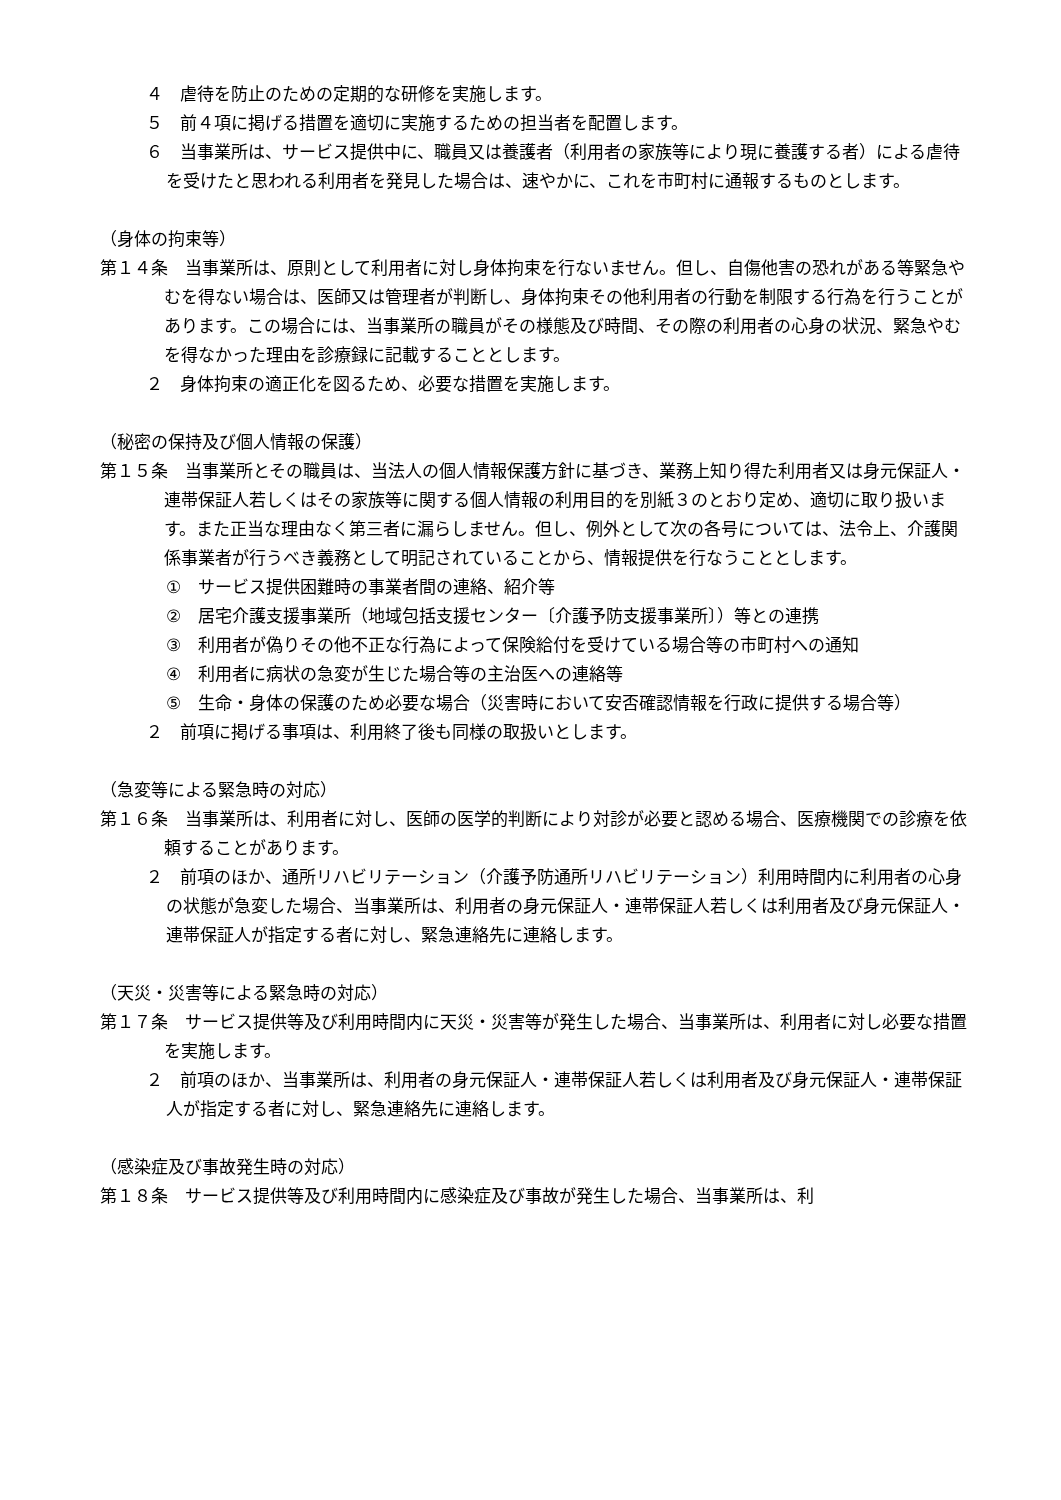４　虐待を防止のための定期的な研修を実施します。
５　前４項に掲げる措置を適切に実施するための担当者を配置します。
６　当事業所は、サービス提供中に、職員又は養護者（利用者の家族等により現に養護する者）による虐待を受けたと思われる利用者を発見した場合は、速やかに、これを市町村に通報するものとします。
（身体の拘束等）
第１４条　当事業所は、原則として利用者に対し身体拘束を行ないません。但し、自傷他害の恐れがある等緊急やむを得ない場合は、医師又は管理者が判断し、身体拘束その他利用者の行動を制限する行為を行うことがあります。この場合には、当事業所の職員がその様態及び時間、その際の利用者の心身の状況、緊急やむを得なかった理由を診療録に記載することとします。
２　身体拘束の適正化を図るため、必要な措置を実施します。
（秘密の保持及び個人情報の保護）
第１５条　当事業所とその職員は、当法人の個人情報保護方針に基づき、業務上知り得た利用者又は身元保証人・連帯保証人若しくはその家族等に関する個人情報の利用目的を別紙３のとおり定め、適切に取り扱います。また正当な理由なく第三者に漏らしません。但し、例外として次の各号については、法令上、介護関係事業者が行うべき義務として明記されていることから、情報提供を行なうこととします。
①　サービス提供困難時の事業者間の連絡、紹介等
②　居宅介護支援事業所（地域包括支援センター〔介護予防支援事業所〕）等との連携
③　利用者が偽りその他不正な行為によって保険給付を受けている場合等の市町村への通知
④　利用者に病状の急変が生じた場合等の主治医への連絡等
⑤　生命・身体の保護のため必要な場合（災害時において安否確認情報を行政に提供する場合等）
２　前項に掲げる事項は、利用終了後も同様の取扱いとします。
（急変等による緊急時の対応）
第１６条　当事業所は、利用者に対し、医師の医学的判断により対診が必要と認める場合、医療機関での診療を依頼することがあります。
２　前項のほか、通所リハビリテーション（介護予防通所リハビリテーション）利用時間内に利用者の心身の状態が急変した場合、当事業所は、利用者の身元保証人・連帯保証人若しくは利用者及び身元保証人・連帯保証人が指定する者に対し、緊急連絡先に連絡します。
（天災・災害等による緊急時の対応）
第１７条　サービス提供等及び利用時間内に天災・災害等が発生した場合、当事業所は、利用者に対し必要な措置を実施します。
２　前項のほか、当事業所は、利用者の身元保証人・連帯保証人若しくは利用者及び身元保証人・連帯保証人が指定する者に対し、緊急連絡先に連絡します。
（感染症及び事故発生時の対応）
第１８条　サービス提供等及び利用時間内に感染症及び事故が発生した場合、当事業所は、利